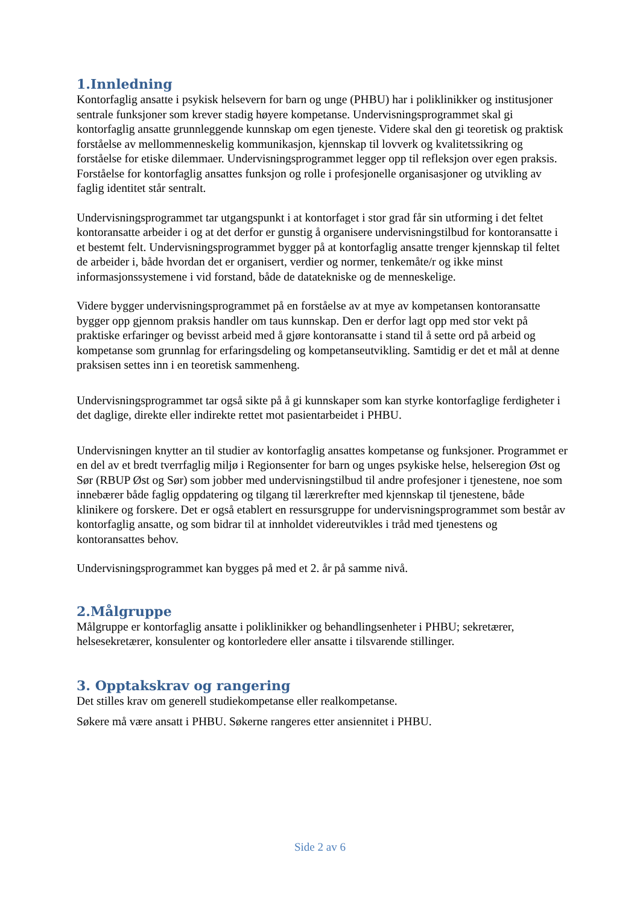1.Innledning
Kontorfaglig ansatte i psykisk helsevern for barn og unge (PHBU) har i poliklinikker og institusjoner sentrale funksjoner som krever stadig høyere kompetanse. Undervisningsprogrammet skal gi kontorfaglig ansatte grunnleggende kunnskap om egen tjeneste. Videre skal den gi teoretisk og praktisk forståelse av mellommenneskelig kommunikasjon, kjennskap til lovverk og kvalitetssikring og forståelse for etiske dilemmaer. Undervisningsprogrammet legger opp til refleksjon over egen praksis. Forståelse for kontorfaglig ansattes funksjon og rolle i profesjonelle organisasjoner og utvikling av faglig identitet står sentralt.
Undervisningsprogrammet tar utgangspunkt i at kontorfaget i stor grad får sin utforming i det feltet kontoransatte arbeider i og at det derfor er gunstig å organisere undervisningstilbud for kontoransatte i et bestemt felt. Undervisningsprogrammet bygger på at kontorfaglig ansatte trenger kjennskap til feltet de arbeider i, både hvordan det er organisert, verdier og normer, tenkemåte/r og ikke minst informasjonssystemene i vid forstand, både de datatekniske og de menneskelige.
Videre bygger undervisningsprogrammet på en forståelse av at mye av kompetansen kontoransatte bygger opp gjennom praksis handler om taus kunnskap. Den er derfor lagt opp med stor vekt på praktiske erfaringer og bevisst arbeid med å gjøre kontoransatte i stand til å sette ord på arbeid og kompetanse som grunnlag for erfaringsdeling og kompetanseutvikling. Samtidig er det et mål at denne praksisen settes inn i en teoretisk sammenheng.
Undervisningsprogrammet tar også sikte på å gi kunnskaper som kan styrke kontorfaglige ferdigheter i det daglige, direkte eller indirekte rettet mot pasientarbeidet i PHBU.
Undervisningen knytter an til studier av kontorfaglig ansattes kompetanse og funksjoner. Programmet er en del av et bredt tverrfaglig miljø i Regionsenter for barn og unges psykiske helse, helseregion Øst og Sør (RBUP Øst og Sør) som jobber med undervisningstilbud til andre profesjoner i tjenestene, noe som innebærer både faglig oppdatering og tilgang til lærerkrefter med kjennskap til tjenestene, både klinikere og forskere. Det er også etablert en ressursgruppe for undervisningsprogrammet som består av kontorfaglig ansatte, og som bidrar til at innholdet videreutvikles i tråd med tjenestens og kontoransattes behov.
Undervisningsprogrammet kan bygges på med et 2. år på samme nivå.
2.Målgruppe
Målgruppe er kontorfaglig ansatte i poliklinikker og behandlingsenheter i PHBU; sekretærer, helsesekretærer, konsulenter og kontorledere eller ansatte i tilsvarende stillinger.
3. Opptakskrav og rangering
Det stilles krav om generell studiekompetanse eller realkompetanse.
Søkere må være ansatt i PHBU. Søkerne rangeres etter ansiennitet i PHBU.
Side 2 av 6